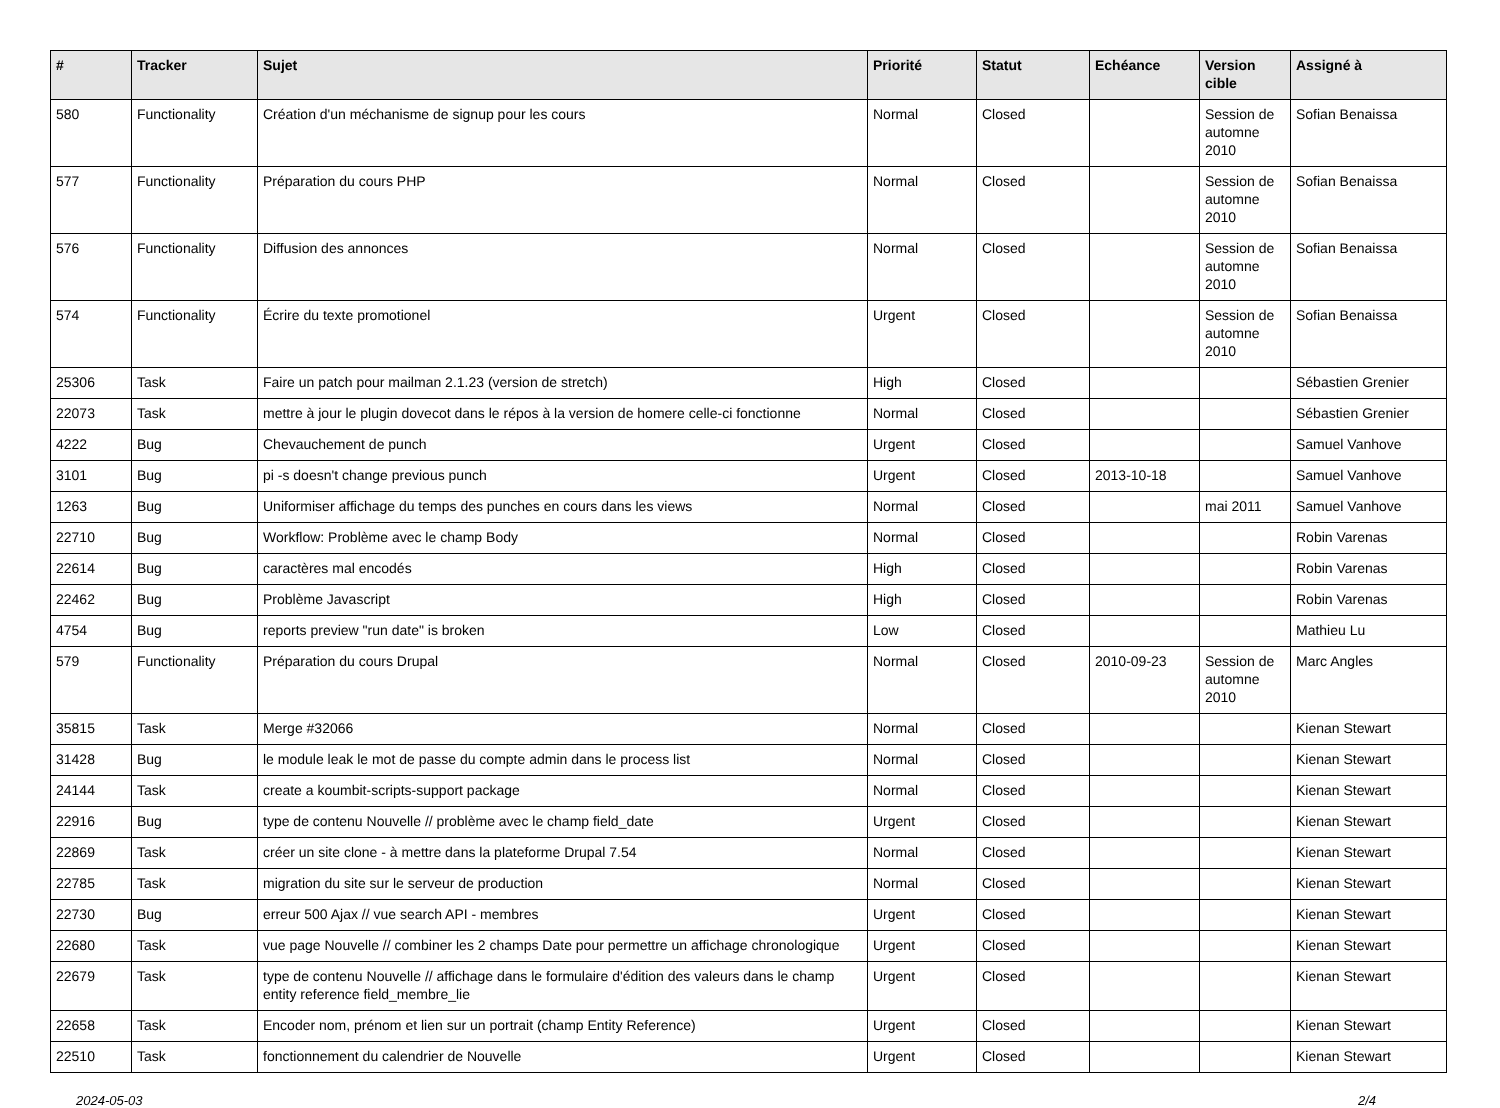| # | Tracker | Sujet | Priorité | Statut | Echéance | Version cible | Assigné à |
| --- | --- | --- | --- | --- | --- | --- | --- |
| 580 | Functionality | Création d'un méchanisme de signup pour les cours | Normal | Closed | | Session de automne 2010 | Sofian Benaissa |
| 577 | Functionality | Préparation du cours PHP | Normal | Closed | | Session de automne 2010 | Sofian Benaissa |
| 576 | Functionality | Diffusion des annonces | Normal | Closed | | Session de automne 2010 | Sofian Benaissa |
| 574 | Functionality | Écrire du texte promotionel | Urgent | Closed | | Session de automne 2010 | Sofian Benaissa |
| 25306 | Task | Faire un patch pour mailman 2.1.23 (version de stretch) | High | Closed | | | Sébastien Grenier |
| 22073 | Task | mettre à jour le plugin dovecot dans le répos à la version de homere celle-ci fonctionne | Normal | Closed | | | Sébastien Grenier |
| 4222 | Bug | Chevauchement de punch | Urgent | Closed | | | Samuel Vanhove |
| 3101 | Bug | pi -s doesn't change previous punch | Urgent | Closed | 2013-10-18 | | Samuel Vanhove |
| 1263 | Bug | Uniformiser affichage du temps des punches en cours dans les views | Normal | Closed | | mai 2011 | Samuel Vanhove |
| 22710 | Bug | Workflow: Problème avec le champ Body | Normal | Closed | | | Robin Varenas |
| 22614 | Bug | caractères mal encodés | High | Closed | | | Robin Varenas |
| 22462 | Bug | Problème Javascript | High | Closed | | | Robin Varenas |
| 4754 | Bug | reports preview "run date" is broken | Low | Closed | | | Mathieu Lu |
| 579 | Functionality | Préparation du cours Drupal | Normal | Closed | 2010-09-23 | Session de automne 2010 | Marc Angles |
| 35815 | Task | Merge #32066 | Normal | Closed | | | Kienan Stewart |
| 31428 | Bug | le module leak le mot de passe du compte admin dans le process list | Normal | Closed | | | Kienan Stewart |
| 24144 | Task | create a koumbit-scripts-support package | Normal | Closed | | | Kienan Stewart |
| 22916 | Bug | type de contenu Nouvelle // problème avec le champ field_date | Urgent | Closed | | | Kienan Stewart |
| 22869 | Task | créer un site clone - à mettre dans la plateforme Drupal 7.54 | Normal | Closed | | | Kienan Stewart |
| 22785 | Task | migration du site sur le serveur de production | Normal | Closed | | | Kienan Stewart |
| 22730 | Bug | erreur 500 Ajax // vue search API - membres | Urgent | Closed | | | Kienan Stewart |
| 22680 | Task | vue page Nouvelle // combiner les 2 champs Date pour permettre un affichage chronologique | Urgent | Closed | | | Kienan Stewart |
| 22679 | Task | type de contenu Nouvelle // affichage dans le formulaire d'édition des valeurs dans le champ entity reference field_membre_lie | Urgent | Closed | | | Kienan Stewart |
| 22658 | Task | Encoder nom, prénom et lien sur un portrait (champ Entity Reference) | Urgent | Closed | | | Kienan Stewart |
| 22510 | Task | fonctionnement du calendrier de Nouvelle | Urgent | Closed | | | Kienan Stewart |
2024-05-03 2/4